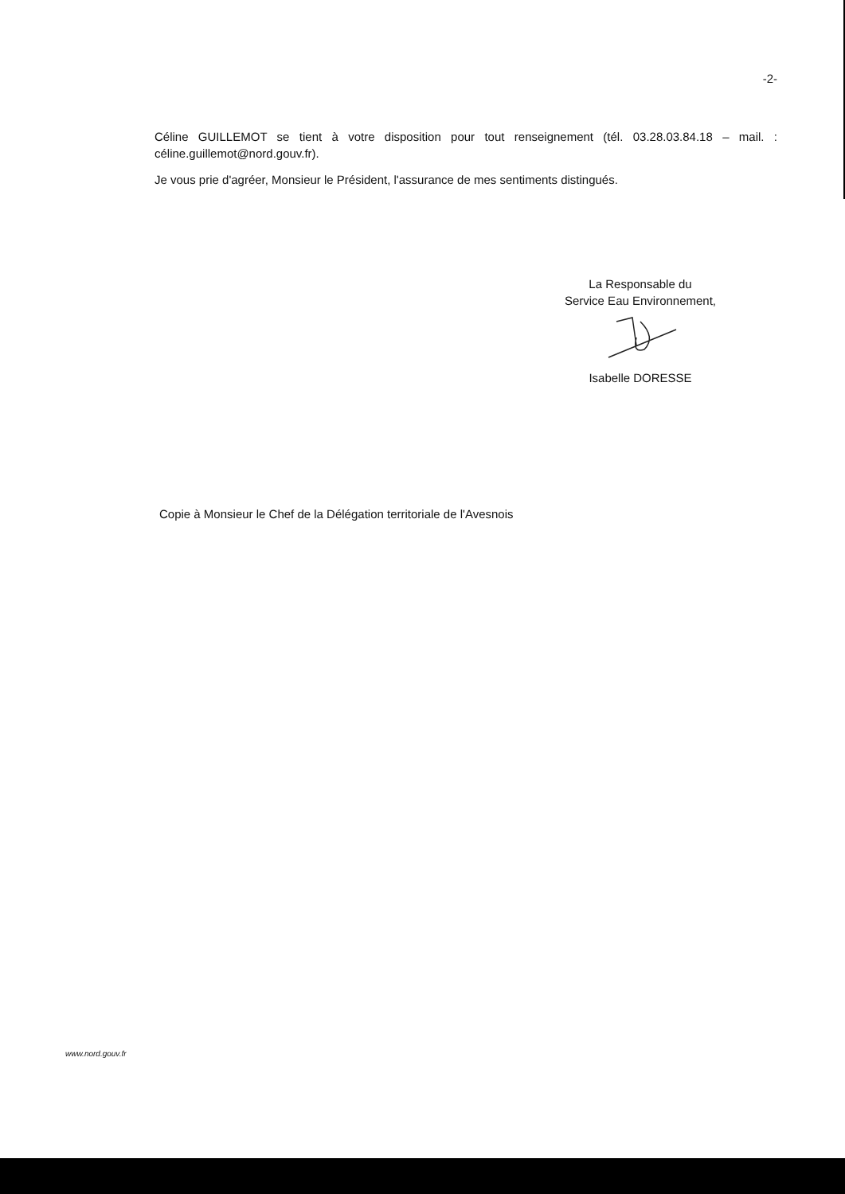-2-
Céline GUILLEMOT se tient à votre disposition pour tout renseignement (tél. 03.28.03.84.18 – mail. : céline.guillemot@nord.gouv.fr).
Je vous prie d'agréer, Monsieur le Président, l'assurance de mes sentiments distingués.
La Responsable du
Service Eau Environnement,
Isabelle DORESSE
Copie à Monsieur le Chef de la Délégation territoriale de l'Avesnois
www.nord.gouv.fr